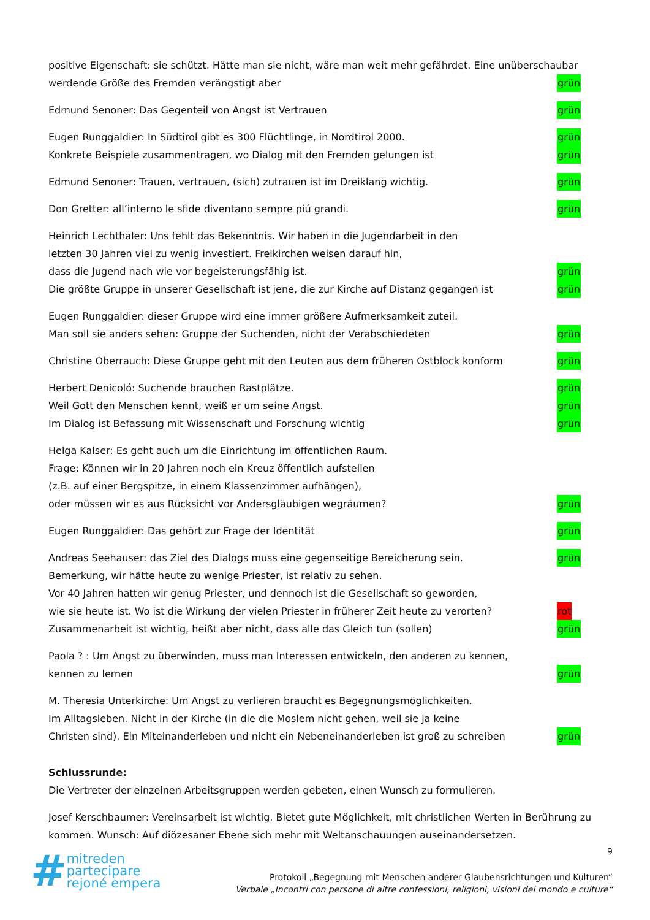positive Eigenschaft: sie schützt. Hätte man sie nicht, wäre man weit mehr gefährdet. Eine unüberschaubar
werdende Größe des Fremden verängstigt aber grün
Edmund Senoner: Das Gegenteil von Angst ist Vertrauen grün
Eugen Runggaldier: In Südtirol gibt es 300 Flüchtlinge, in Nordtirol 2000. grün
Konkrete Beispiele zusammentragen, wo Dialog mit den Fremden gelungen ist grün
Edmund Senoner: Trauen, vertrauen, (sich) zutrauen ist im Dreiklang wichtig. grün
Don Gretter: all’interno le sfide diventano sempre piú grandi. grün
Heinrich Lechthaler: Uns fehlt das Bekenntnis. Wir haben in die Jugendarbeit in den
letzten 30 Jahren viel zu wenig investiert. Freikirchen weisen darauf hin,
dass die Jugend nach wie vor begeisterungsfähig ist. grün
Die größte Gruppe in unserer Gesellschaft ist jene, die zur Kirche auf Distanz gegangen ist grün
Eugen Runggaldier: dieser Gruppe wird eine immer größere Aufmerksamkeit zuteil.
Man soll sie anders sehen: Gruppe der Suchenden, nicht der Verabschiedeten grün
Christine Oberrauch: Diese Gruppe geht mit den Leuten aus dem früheren Ostblock konform grün
Herbert Denicoló: Suchende brauchen Rastplätze. grün
Weil Gott den Menschen kennt, weiß er um seine Angst. grün
Im Dialog ist Befassung mit Wissenschaft und Forschung wichtig grün
Helga Kalser: Es geht auch um die Einrichtung im öffentlichen Raum.
Frage: Können wir in 20 Jahren noch ein Kreuz öffentlich aufstellen
(z.B. auf einer Bergspitze, in einem Klassenzimmer aufhängen),
oder müssen wir es aus Rücksicht vor Andersgläubigen wegräumen? grün
Eugen Runggaldier: Das gehört zur Frage der Identität grün
Andreas Seehauser: das Ziel des Dialogs muss eine gegenseitige Bereicherung sein. grün
Bemerkung, wir hätte heute zu wenige Priester, ist relativ zu sehen.
Vor 40 Jahren hatten wir genug Priester, und dennoch ist die Gesellschaft so geworden,
wie sie heute ist. Wo ist die Wirkung der vielen Priester in früherer Zeit heute zu verorten? rot
Zusammenarbeit ist wichtig, heißt aber nicht, dass alle das Gleich tun (sollen) grün
Paola ? : Um Angst zu überwinden, muss man Interessen entwickeln, den anderen zu kennen,
kennen zu lernen grün
M. Theresia Unterkirche: Um Angst zu verlieren braucht es Begegnungsmöglichkeiten.
Im Alltagsleben. Nicht in der Kirche (in die die Moslem nicht gehen, weil sie ja keine
Christen sind). Ein Miteinanderleben und nicht ein Nebeneinanderleben ist groß zu schreiben grün
Schlussrunde:
Die Vertreter der einzelnen Arbeitsgruppen werden gebeten, einen Wunsch zu formulieren.
Josef Kerschbaumer: Vereinsarbeit ist wichtig. Bietet gute Möglichkeit, mit christlichen Werten in Berührung zu
kommen. Wunsch: Auf diözesaner Ebene sich mehr mit Weltanschauungen auseinandersetzen.
# mitreden
partecipare
rejoné empera
9
Protokoll „Begegnung mit Menschen anderer Glaubensrichtungen und Kulturen“
Verbale „Incontri con persone di altre confessioni, religioni, visioni del mondo e culture“